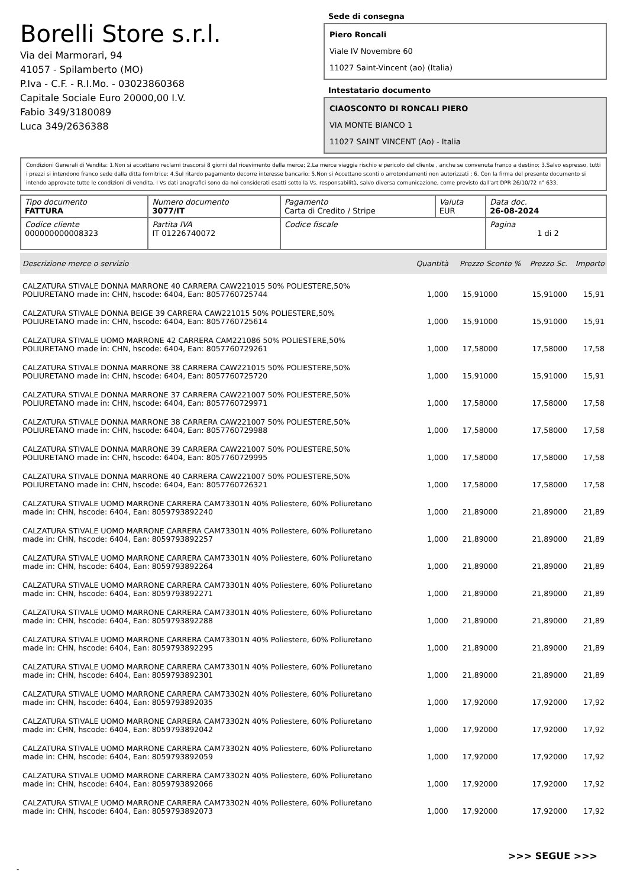Borelli Store s.r.l.
Via dei Marmorari, 94
41057 - Spilamberto (MO)
P.Iva - C.F. - R.I.Mo. - 03023860368
Capitale Sociale Euro 20000,00 I.V.
Fabio 349/3180089
Luca 349/2636388
Sede di consegna
Piero Roncali
Viale IV Novembre 60
11027 Saint-Vincent (ao) (Italia)
Intestatario documento
CIAOSCONTO DI RONCALI PIERO
VIA MONTE BIANCO 1
11027 SAINT VINCENT (Ao) - Italia
Condizioni Generali di Vendita: 1.Non si accettano reclami trascorsi 8 giorni dal ricevimento della merce; 2.La merce viaggia rischio e pericolo del cliente , anche se convenuta franco a destino; 3.Salvo espresso, tutti i prezzi si intendono franco sede dalla ditta fornitrice; 4.Sul ritardo pagamento decorre interesse bancario; 5.Non si Accettano sconti o arrotondamenti non autorizzati ; 6. Con la firma del presente documento si intendo approvate tutte le condizioni di vendita. I Vs dati anagrafici sono da noi considerati esatti sotto la Vs. responsabilità, salvo diversa comunicazione, come previsto dall'art DPR 26/10/72 n° 633.
| Tipo documento FATTURA | Numero documento 3077/IT | Pagamento Carta di Credito / Stripe | Valuta EUR | Data doc. 26-08-2024 |
| Codice cliente 000000000008323 | Partita IVA IT 01226740072 | Codice fiscale | | Pagina 1 di 2 |
| Descrizione merce o servizio | Quantità | Prezzo Sconto % | Prezzo Sc. | Importo |
| --- | --- | --- | --- | --- |
| CALZATURA STIVALE DONNA MARRONE 40 CARRERA CAW221015 50% POLIESTERE,50% POLIURETANO made in: CHN, hscode: 6404, Ean: 8057760725744 | 1,000 | 15,91000 | 15,91000 | 15,91 |
| CALZATURA STIVALE DONNA BEIGE 39 CARRERA CAW221015 50% POLIESTERE,50% POLIURETANO made in: CHN, hscode: 6404, Ean: 8057760725614 | 1,000 | 15,91000 | 15,91000 | 15,91 |
| CALZATURA STIVALE UOMO MARRONE 42 CARRERA CAM221086 50% POLIESTERE,50% POLIURETANO made in: CHN, hscode: 6404, Ean: 8057760729261 | 1,000 | 17,58000 | 17,58000 | 17,58 |
| CALZATURA STIVALE DONNA MARRONE 38 CARRERA CAW221015 50% POLIESTERE,50% POLIURETANO made in: CHN, hscode: 6404, Ean: 8057760725720 | 1,000 | 15,91000 | 15,91000 | 15,91 |
| CALZATURA STIVALE DONNA MARRONE 37 CARRERA CAW221007 50% POLIESTERE,50% POLIURETANO made in: CHN, hscode: 6404, Ean: 8057760729971 | 1,000 | 17,58000 | 17,58000 | 17,58 |
| CALZATURA STIVALE DONNA MARRONE 38 CARRERA CAW221007 50% POLIESTERE,50% POLIURETANO made in: CHN, hscode: 6404, Ean: 8057760729988 | 1,000 | 17,58000 | 17,58000 | 17,58 |
| CALZATURA STIVALE DONNA MARRONE 39 CARRERA CAW221007 50% POLIESTERE,50% POLIURETANO made in: CHN, hscode: 6404, Ean: 8057760729995 | 1,000 | 17,58000 | 17,58000 | 17,58 |
| CALZATURA STIVALE DONNA MARRONE 40 CARRERA CAW221007 50% POLIESTERE,50% POLIURETANO made in: CHN, hscode: 6404, Ean: 8057760726321 | 1,000 | 17,58000 | 17,58000 | 17,58 |
| CALZATURA STIVALE UOMO MARRONE CARRERA CAM73301N 40% Poliestere, 60% Poliuretano made in: CHN, hscode: 6404, Ean: 8059793892240 | 1,000 | 21,89000 | 21,89000 | 21,89 |
| CALZATURA STIVALE UOMO MARRONE CARRERA CAM73301N 40% Poliestere, 60% Poliuretano made in: CHN, hscode: 6404, Ean: 8059793892257 | 1,000 | 21,89000 | 21,89000 | 21,89 |
| CALZATURA STIVALE UOMO MARRONE CARRERA CAM73301N 40% Poliestere, 60% Poliuretano made in: CHN, hscode: 6404, Ean: 8059793892264 | 1,000 | 21,89000 | 21,89000 | 21,89 |
| CALZATURA STIVALE UOMO MARRONE CARRERA CAM73301N 40% Poliestere, 60% Poliuretano made in: CHN, hscode: 6404, Ean: 8059793892271 | 1,000 | 21,89000 | 21,89000 | 21,89 |
| CALZATURA STIVALE UOMO MARRONE CARRERA CAM73301N 40% Poliestere, 60% Poliuretano made in: CHN, hscode: 6404, Ean: 8059793892288 | 1,000 | 21,89000 | 21,89000 | 21,89 |
| CALZATURA STIVALE UOMO MARRONE CARRERA CAM73301N 40% Poliestere, 60% Poliuretano made in: CHN, hscode: 6404, Ean: 8059793892295 | 1,000 | 21,89000 | 21,89000 | 21,89 |
| CALZATURA STIVALE UOMO MARRONE CARRERA CAM73301N 40% Poliestere, 60% Poliuretano made in: CHN, hscode: 6404, Ean: 8059793892301 | 1,000 | 21,89000 | 21,89000 | 21,89 |
| CALZATURA STIVALE UOMO MARRONE CARRERA CAM73302N 40% Poliestere, 60% Poliuretano made in: CHN, hscode: 6404, Ean: 8059793892035 | 1,000 | 17,92000 | 17,92000 | 17,92 |
| CALZATURA STIVALE UOMO MARRONE CARRERA CAM73302N 40% Poliestere, 60% Poliuretano made in: CHN, hscode: 6404, Ean: 8059793892042 | 1,000 | 17,92000 | 17,92000 | 17,92 |
| CALZATURA STIVALE UOMO MARRONE CARRERA CAM73302N 40% Poliestere, 60% Poliuretano made in: CHN, hscode: 6404, Ean: 8059793892059 | 1,000 | 17,92000 | 17,92000 | 17,92 |
| CALZATURA STIVALE UOMO MARRONE CARRERA CAM73302N 40% Poliestere, 60% Poliuretano made in: CHN, hscode: 6404, Ean: 8059793892066 | 1,000 | 17,92000 | 17,92000 | 17,92 |
| CALZATURA STIVALE UOMO MARRONE CARRERA CAM73302N 40% Poliestere, 60% Poliuretano made in: CHN, hscode: 6404, Ean: 8059793892073 | 1,000 | 17,92000 | 17,92000 | 17,92 |
>>> SEGUE >>>
-